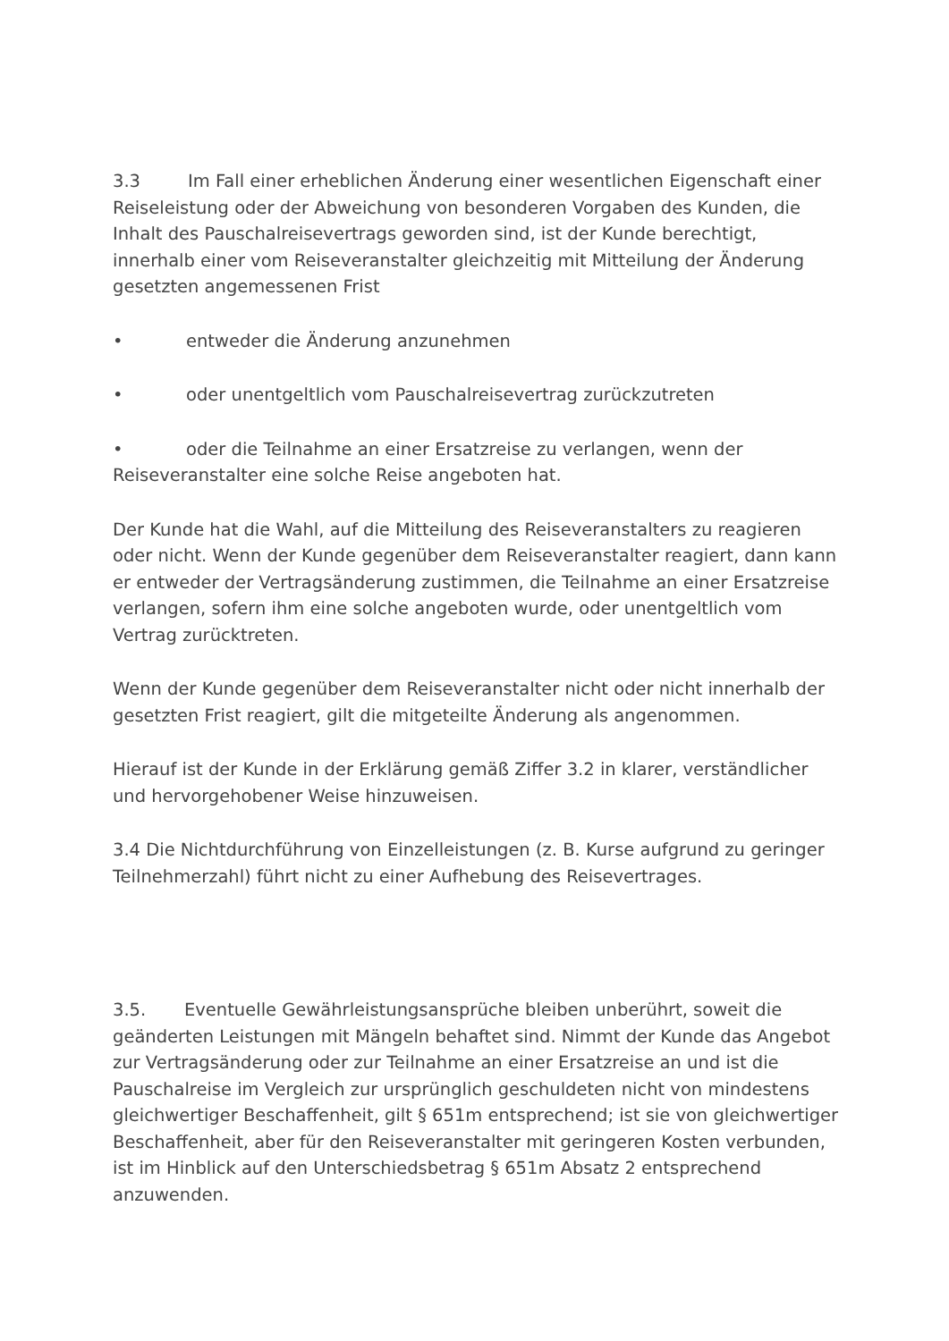3.3 Im Fall einer erheblichen Änderung einer wesentlichen Eigenschaft einer Reiseleistung oder der Abweichung von besonderen Vorgaben des Kunden, die Inhalt des Pauschalreisevertrags geworden sind, ist der Kunde berechtigt, innerhalb einer vom Reiseveranstalter gleichzeitig mit Mitteilung der Änderung gesetzten angemessenen Frist
• entweder die Änderung anzunehmen
• oder unentgeltlich vom Pauschalreisevertrag zurückzutreten
• oder die Teilnahme an einer Ersatzreise zu verlangen, wenn der Reiseveranstalter eine solche Reise angeboten hat.
Der Kunde hat die Wahl, auf die Mitteilung des Reiseveranstalters zu reagieren oder nicht. Wenn der Kunde gegenüber dem Reiseveranstalter reagiert, dann kann er entweder der Vertragsänderung zustimmen, die Teilnahme an einer Ersatzreise verlangen, sofern ihm eine solche angeboten wurde, oder unentgeltlich vom Vertrag zurücktreten.
Wenn der Kunde gegenüber dem Reiseveranstalter nicht oder nicht innerhalb der gesetzten Frist reagiert, gilt die mitgeteilte Änderung als angenommen.
Hierauf ist der Kunde in der Erklärung gemäß Ziffer 3.2 in klarer, verständlicher und hervorgehobener Weise hinzuweisen.
3.4 Die Nichtdurchführung von Einzelleistungen (z. B. Kurse aufgrund zu geringer Teilnehmerzahl) führt nicht zu einer Aufhebung des Reisevertrages.
3.5. Eventuelle Gewährleistungsansprüche bleiben unberührt, soweit die geänderten Leistungen mit Mängeln behaftet sind. Nimmt der Kunde das Angebot zur Vertragsänderung oder zur Teilnahme an einer Ersatzreise an und ist die Pauschalreise im Vergleich zur ursprünglich geschuldeten nicht von mindestens gleichwertiger Beschaffenheit, gilt § 651m entsprechend; ist sie von gleichwertiger Beschaffenheit, aber für den Reiseveranstalter mit geringeren Kosten verbunden, ist im Hinblick auf den Unterschiedsbetrag § 651m Absatz 2 entsprechend anzuwenden.